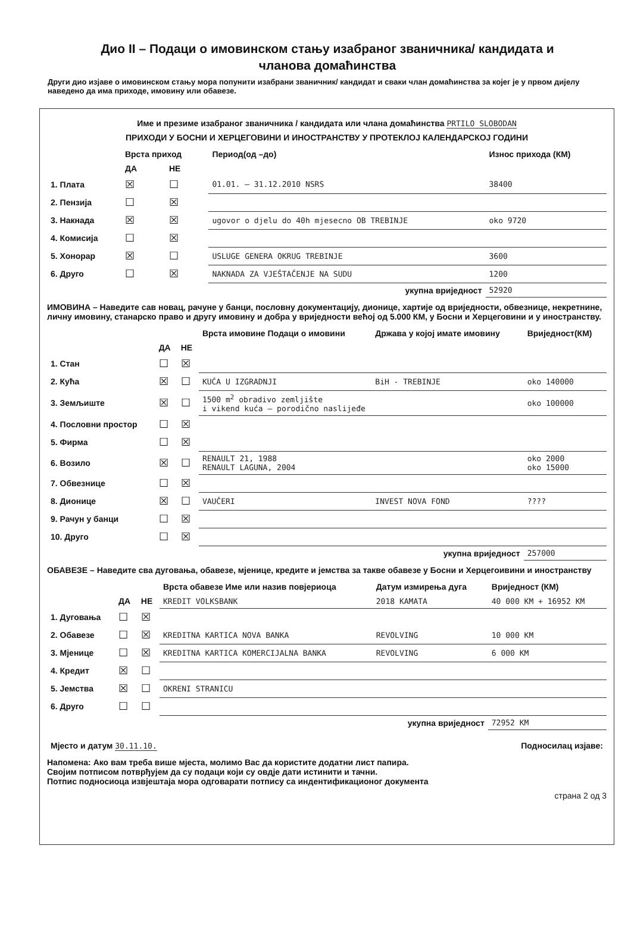Дио II – Подаци о имовинском стању изабраног званичника/ кандидата и
чланова домаћинства
Други дио изјаве о имовинском стању мора попунити изабрани званичник/ кандидат и сваки члан домаћинства за којег је у првом дијелу наведено да има приходе, имовину или обавезе.
Име и презиме изабраног званичника / кандидата или члана домаћинства PRTILO SLOBODAN
ПРИХОДИ У БОСНИ И ХЕРЦЕГОВИНИ И ИНОСТРАНСТВУ У ПРОТЕКЛОЈ КАЛЕНДАРСКОЈ ГОДИНИ
| | Врста приход | | Период(од –до) | Износ прихода (КМ) |
| --- | --- | --- | --- | --- |
| | ДА | НЕ | | |
| 1. Плата | ☒ | ☐ | 01.01. – 31.12.2010 NSRS | 38400 |
| 2. Пензија | ☐ | ☒ | | |
| 3. Накнада | ☒ | ☒ | ugovor o djelu do 40h mjesecno OB TREBINJE | oko 9720 |
| 4. Комисија | ☐ | ☒ | | |
| 5. Хонорар | ☒ | ☐ | USLUGE GENERA OKRUG TREBINJE | 3600 |
| 6. Друго | ☐ | ☒ | NAKNADA ZA VJEŠTAČENJE NA SUDU | 1200 |
| | | | укупна вриједност | 52920 |
ИМОВИНА – Наведите сав новац, рачуне у банци, пословну документацију, дионице, хартије од вриједности, обвезнице, некретнине, личну имовину, станарско право и другу имовину и добра у вриједности већој од 5.000 КМ, у Босни и Херцеговини и у иностранству.
| | | | Врста имовине Подаци о имовини | Држава у којој имате имовину | Вриједност(КМ) |
| --- | --- | --- | --- | --- | --- |
| | ДА | НЕ | | | |
| 1. Стан | ☐ | ☒ | | | |
| 2. Кућа | ☒ | ☐ | KUĆA U IZGRADNJI | BiH - TREBINJE | oko 140000 |
| 3. Земљиште | ☒ | ☐ | 1500 m<sup>2</sup> obradivo zemljište i vikend kuća – porodično naslijeđe | | oko 100000 |
| 4. Пословни простор | ☐ | ☒ | | | |
| 5. Фирма | ☐ | ☒ | | | |
| 6. Возило | ☒ | ☐ | RENAULT 21, 1988 RENAULT LAGUNA, 2004 | | oko 2000 oko 15000 |
| 7. Обвезнице | ☐ | ☒ | | | |
| 8. Дионице | ☒ | ☐ | VAUČERI | INVEST NOVA FOND | ???? |
| 9. Рачун у банци | ☐ | ☒ | | | |
| 10. Друго | ☐ | ☒ | | | |
| | | | | укупна вриједност | 257000 |
ОБАВЕЗЕ – Наведите сва дуговања, обавезе, мјенице, кредите и јемства за такве обавезе у Босни и Херцегоивини и иностранству
| | | | Врста обавезе Име или назив повјериоца | Датум измирења дуга | Вриједност (КМ) |
| --- | --- | --- | --- | --- | --- |
| | ДА | НЕ | KREDIT VOLKSBANK | 2018 KAMATA | 40 000 KM + 16952 KM |
| 1. Дуговања | ☐ | ☒ | | | |
| 2. Обавезе | ☐ | ☒ | KREDITNA KARTICA NOVA BANKA | REVOLVING | 10 000 KM |
| 3. Мјенице | ☐ | ☒ | KREDITNA KARTICA KOMERCIJALNA BANKA | REVOLVING | 6 000 KM |
| 4. Кредит | ☒ | ☐ | | | |
| 5. Јемства | ☒ | ☐ | OKRENI STRANICU | | |
| 6. Друго | ☐ | ☐ | | | |
| | | | | укупна вриједност | 72952 KM |
| Мјесто и датум 30.11.10. | Подносилац изјаве: |
Напомена: Ако вам треба више мјеста, молимо Вас да користите додатни лист папира.
Својим потписом потврђујем да су подаци који су овдје дати истинити и тачни.
Потпис подносиоца извјештаја мора одговарати потпису са индентификационог документа
страна 2 од 3